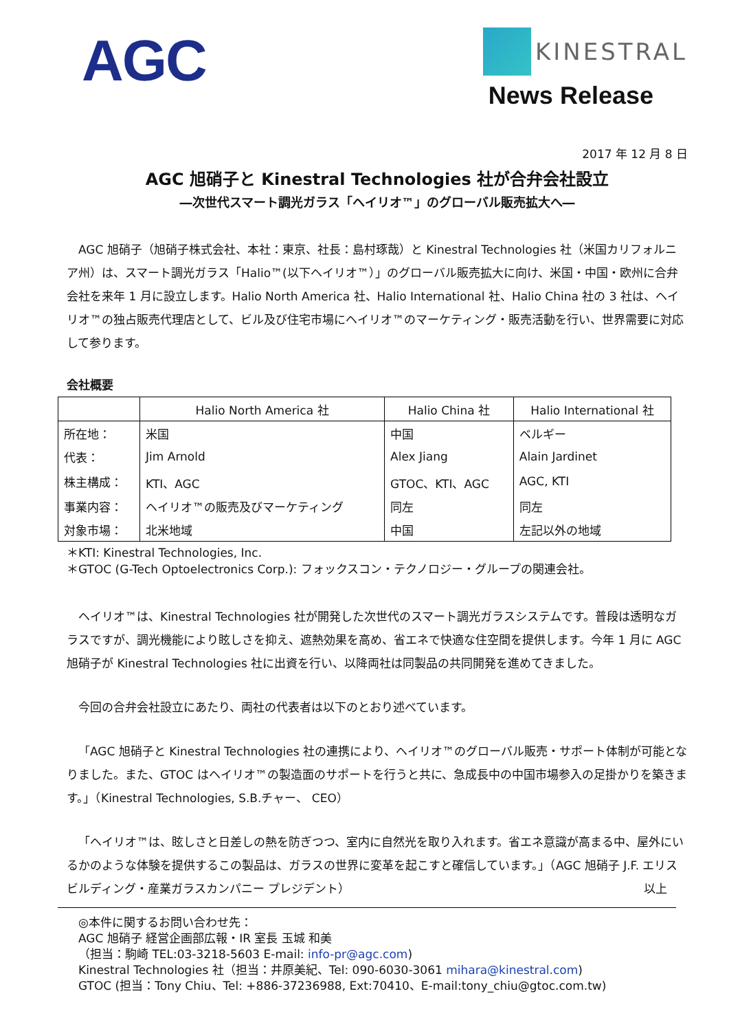AGC
KINESTRAL
News Release
2017 年 12 月 8 日
AGC 旭硝子と Kinestral Technologies 社が合弁会社設立
―次世代スマート調光ガラス「ヘイリオ™」のグローバル販売拡大へ―
AGC 旭硝子（旭硝子株式会社、本社：東京、社長：島村琢哉）と Kinestral Technologies 社（米国カリフォルニア州）は、スマート調光ガラス「Halio™(以下ヘイリオ™）」のグローバル販売拡大に向け、米国・中国・欧州に合弁会社を来年 1 月に設立します。Halio North America 社、Halio International 社、Halio China 社の 3 社は、ヘイリオ™の独占販売代理店として、ビル及び住宅市場にヘイリオ™のマーケティング・販売活動を行い、世界需要に対応して参ります。
会社概要
| | Halio North America 社 | Halio China 社 | Halio International 社 |
| --- | --- | --- | --- |
| 所在地： | 米国 | 中国 | ベルギー |
| 代表： | Jim Arnold | Alex Jiang | Alain Jardinet |
| 株主構成： | KTI、AGC | GTOC、KTI、AGC | AGC, KTI |
| 事業内容： | ヘイリオ™の販売及びマーケティング | 同左 | 同左 |
| 対象市場： | 北米地域 | 中国 | 左記以外の地域 |
＊KTI: Kinestral Technologies, Inc.
＊GTOC (G-Tech Optoelectronics Corp.): フォックスコン・テクノロジー・グループの関連会社。
ヘイリオ™は、Kinestral Technologies 社が開発した次世代のスマート調光ガラスシステムです。普段は透明なガラスですが、調光機能により眩しさを抑え、遮熱効果を高め、省エネで快適な住空間を提供します。今年 1 月に AGC 旭硝子が Kinestral Technologies 社に出資を行い、以降両社は同製品の共同開発を進めてきました。
今回の合弁会社設立にあたり、両社の代表者は以下のとおり述べています。
「AGC 旭硝子と Kinestral Technologies 社の連携により、ヘイリオ™のグローバル販売・サポート体制が可能となりました。また、GTOC はヘイリオ™の製造面のサポートを行うと共に、急成長中の中国市場参入の足掛かりを築きます。」（Kinestral Technologies, S.B.チャー、 CEO）
「ヘイリオ™は、眩しさと日差しの熱を防ぎつつ、室内に自然光を取り入れます。省エネ意識が高まる中、屋外にいるかのような体験を提供するこの製品は、ガラスの世界に変革を起こすと確信しています。」（AGC 旭硝子 J.F. エリス ビルディング・産業ガラスカンパニー プレジデント） 以上
◎本件に関するお問い合わせ先：
AGC 旭硝子 経営企画部広報・IR 室長 玉城 和美
（担当：駒崎 TEL:03-3218-5603 E-mail: info-pr@agc.com)
Kinestral Technologies 社（担当：井原美紀、Tel: 090-6030-3061 mihara@kinestral.com)
GTOC (担当：Tony Chiu、Tel: +886-37236988, Ext:70410、E-mail:tony_chiu@gtoc.com.tw)